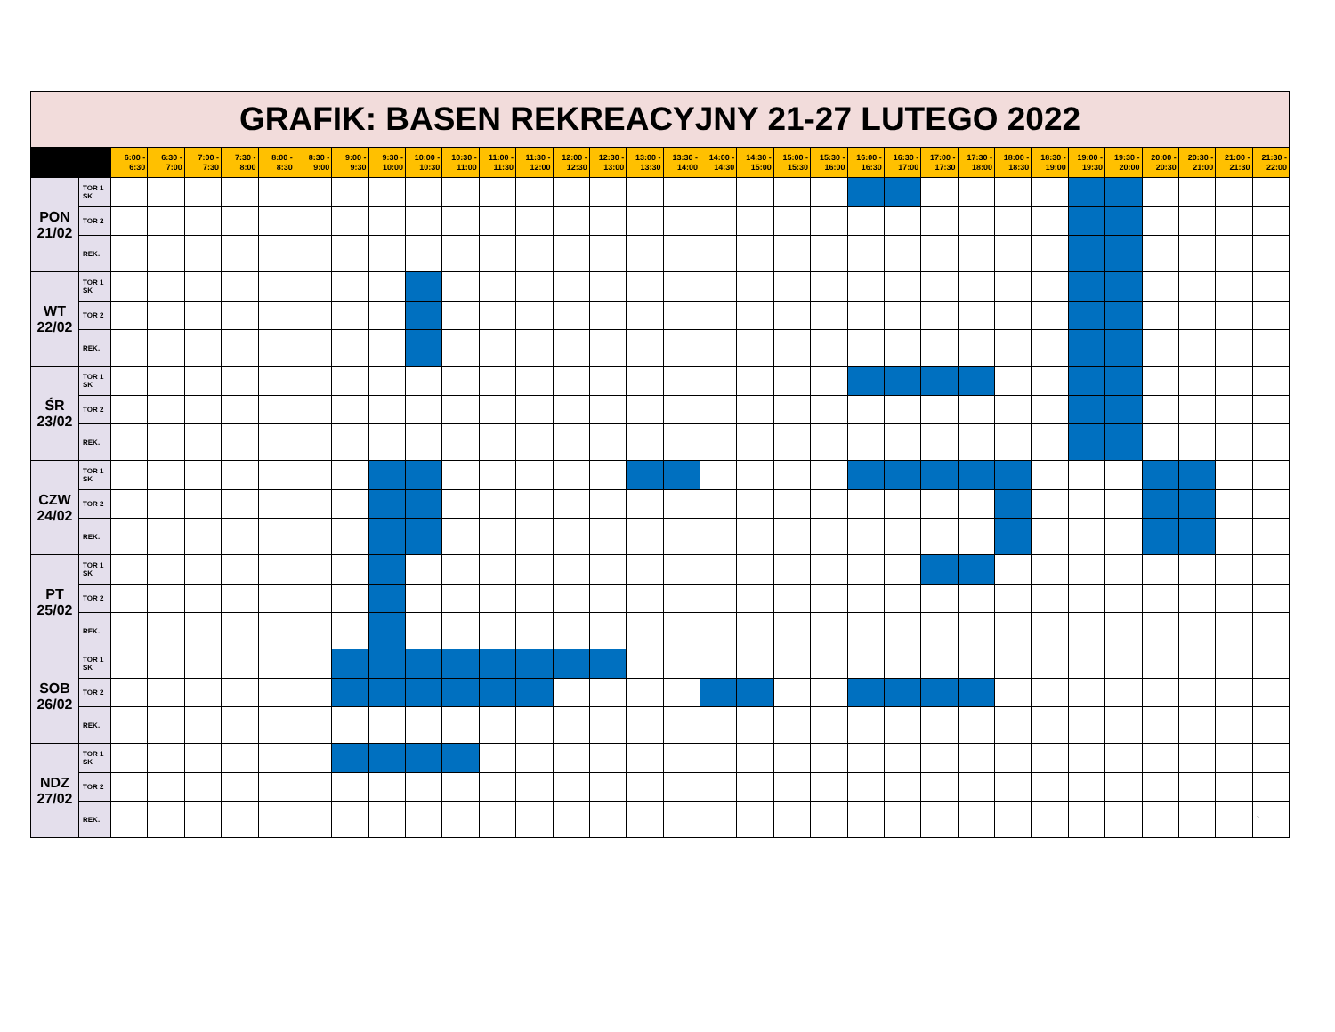GRAFIK: BASEN REKREACYJNY 21-27 LUTEGO 2022
| | | 6:00 - 6:30 | 6:30 - 7:00 | 7:00 - 7:30 | 7:30 - 8:00 | 8:00 - 8:30 | 8:30 - 9:00 | 9:00 - 9:30 | 9:30 - 10:00 | 10:00 - 10:30 | 10:30 - 11:00 | 11:00 - 11:30 | 11:30 - 12:00 | 12:00 - 12:30 | 12:30 - 13:00 | 13:00 - 13:30 | 13:30 - 14:00 | 14:00 - 14:30 | 14:30 - 15:00 | 15:00 - 15:30 | 15:30 - 16:00 | 16:00 - 16:30 | 16:30 - 17:00 | 17:00 - 17:30 | 17:30 - 18:00 | 18:00 - 18:30 | 18:30 - 19:00 | 19:00 - 19:30 | 19:30 - 20:00 | 20:00 - 20:30 | 20:30 - 21:00 | 21:00 - 21:30 | 21:30 - 22:00 |
| --- | --- | --- | --- | --- | --- | --- | --- | --- | --- | --- | --- | --- | --- | --- | --- | --- | --- | --- | --- | --- | --- | --- | --- | --- | --- | --- | --- | --- | --- | --- | --- | --- | --- |
| PON 21/02 | TOR 1 SK | | | | | | | | | | | | | | | | | | | | | | | | | | | | | | | | |
| | TOR 2 | | | | | | | | | | | | | | | | | | | | | | | | | | | | | | | | |
| | REK. | | | | | | | | | | | | | | | | | | | | | | | | | | | | | | | | |
| WT 22/02 | TOR 1 SK | | | | | | | | | | | | | | | | | | | | | | | | | | | | | | | | |
| | TOR 2 | | | | | | | | | | | | | | | | | | | | | | | | | | | | | | | | |
| | REK. | | | | | | | | | | | | | | | | | | | | | | | | | | | | | | | | |
| ŚR 23/02 | TOR 1 SK | | | | | | | | | | | | | | | | | | | | | | | | | | | | | | | | |
| | TOR 2 | | | | | | | | | | | | | | | | | | | | | | | | | | | | | | | | |
| | REK. | | | | | | | | | | | | | | | | | | | | | | | | | | | | | | | | |
| CZW 24/02 | TOR 1 SK | | | | | | | | | | | | | | | | | | | | | | | | | | | | | | | | |
| | TOR 2 | | | | | | | | | | | | | | | | | | | | | | | | | | | | | | | | |
| | REK. | | | | | | | | | | | | | | | | | | | | | | | | | | | | | | | | |
| PT 25/02 | TOR 1 SK | | | | | | | | | | | | | | | | | | | | | | | | | | | | | | | | |
| | TOR 2 | | | | | | | | | | | | | | | | | | | | | | | | | | | | | | | | |
| | REK. | | | | | | | | | | | | | | | | | | | | | | | | | | | | | | | | |
| SOB 26/02 | TOR 1 SK | | | | | | | | | | | | | | | | | | | | | | | | | | | | | | | | |
| | TOR 2 | | | | | | | | | | | | | | | | | | | | | | | | | | | | | | | | |
| | REK. | | | | | | | | | | | | | | | | | | | | | | | | | | | | | | | | |
| NDZ 27/02 | TOR 1 SK | | | | | | | | | | | | | | | | | | | | | | | | | | | | | | | | |
| | TOR 2 | | | | | | | | | | | | | | | | | | | | | | | | | | | | | | | | |
| | REK. | | | | | | | | | | | | | | | | | | | | | | | | | | | | | | | | ` |